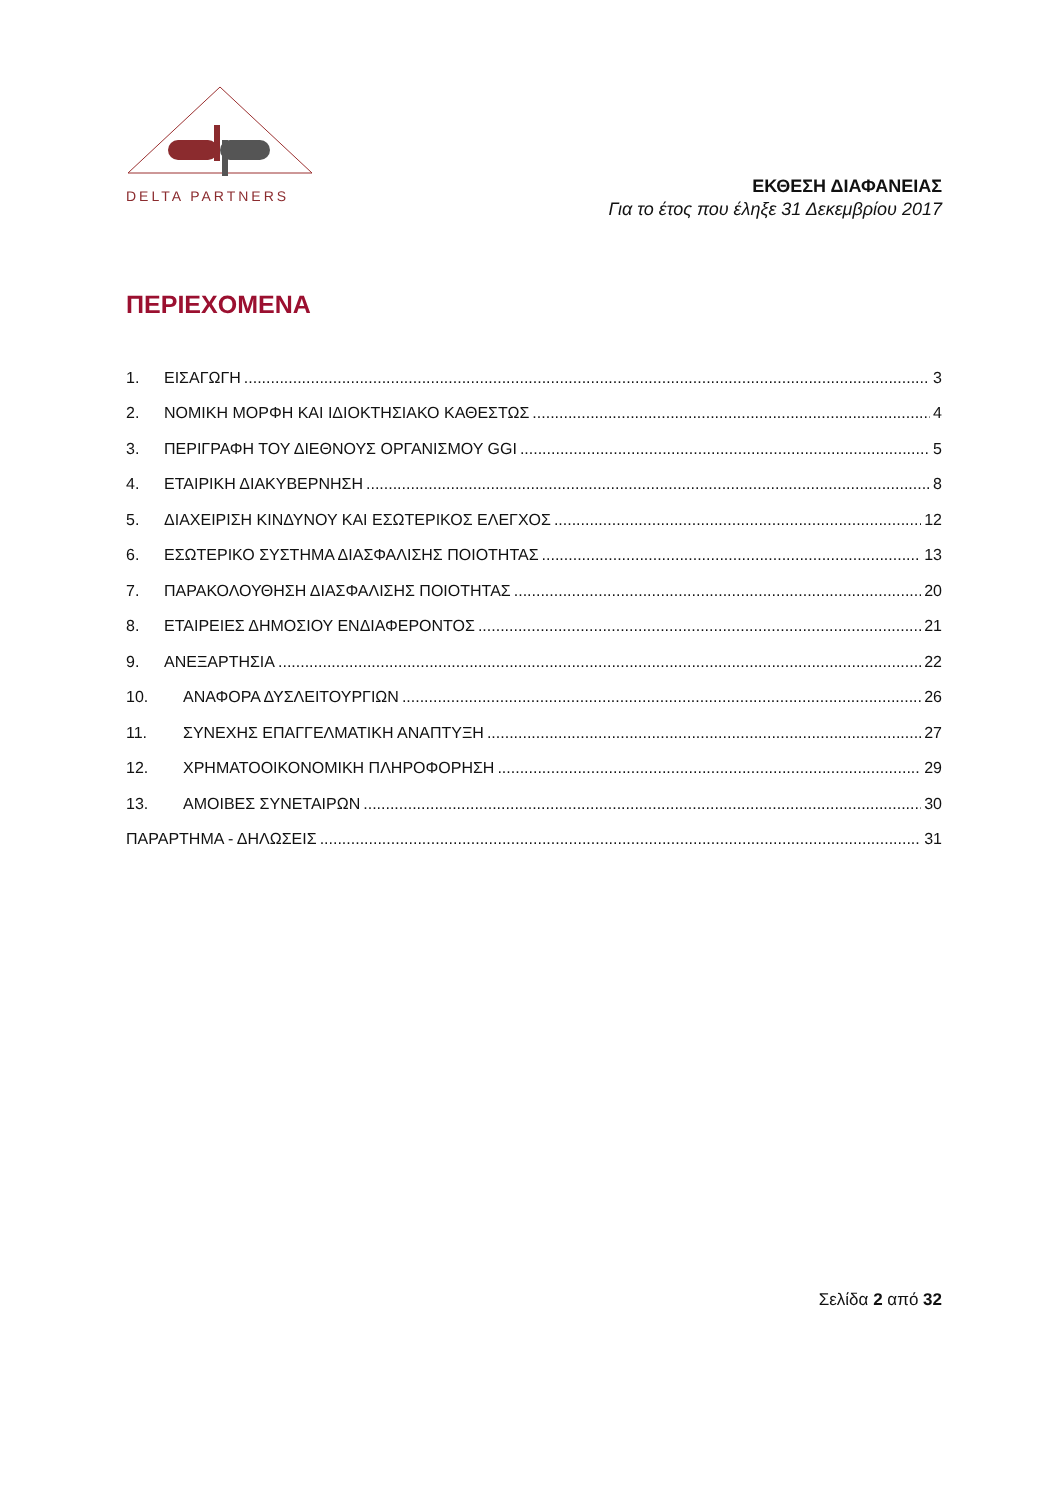DELTA PARTNERS
ΕΚΘΕΣΗ ΔΙΑΦΑΝΕΙΑΣ
Για το έτος που έληξε 31 Δεκεμβρίου 2017
ΠΕΡΙΕΧΟΜΕΝΑ
1. ΕΙΣΑΓΩΓΗ 3
2. ΝΟΜΙΚΗ ΜΟΡΦΗ ΚΑΙ ΙΔΙΟΚΤΗΣΙΑΚΟ ΚΑΘΕΣΤΩΣ 4
3. ΠΕΡΙΓΡΑΦΗ ΤΟΥ ΔΙΕΘΝΟΥΣ ΟΡΓΑΝΙΣΜΟΥ GGI 5
4. ΕΤΑΙΡΙΚΗ ΔΙΑΚΥΒΕΡΝΗΣΗ 8
5. ΔΙΑΧΕΙΡΙΣΗ ΚΙΝΔΥΝΟΥ ΚΑΙ ΕΣΩΤΕΡΙΚΟΣ ΕΛΕΓΧΟΣ 12
6. ΕΣΩΤΕΡΙΚΟ ΣΥΣΤΗΜΑ ΔΙΑΣΦΑΛΙΣΗΣ ΠΟΙΟΤΗΤΑΣ 13
7. ΠΑΡΑΚΟΛΟΥΘΗΣΗ ΔΙΑΣΦΑΛΙΣΗΣ ΠΟΙΟΤΗΤΑΣ 20
8. ΕΤΑΙΡΕΙΕΣ ΔΗΜΟΣΙΟΥ ΕΝΔΙΑΦΕΡΟΝΤΟΣ 21
9. ΑΝΕΞΑΡΤΗΣΙΑ 22
10. ΑΝΑΦΟΡΑ ΔΥΣΛΕΙΤΟΥΡΓΙΩΝ 26
11. ΣΥΝΕΧΗΣ ΕΠΑΓΓΕΛΜΑΤΙΚΗ ΑΝΑΠΤΥΞΗ 27
12. ΧΡΗΜΑΤΟΟΙΚΟΝΟΜΙΚΗ ΠΛΗΡΟΦΟΡΗΣΗ 29
13. ΑΜΟΙΒΕΣ ΣΥΝΕΤΑΙΡΩΝ 30
ΠΑΡΑΡΤΗΜΑ - ΔΗΛΩΣΕΙΣ 31
Σελίδα 2 από 32